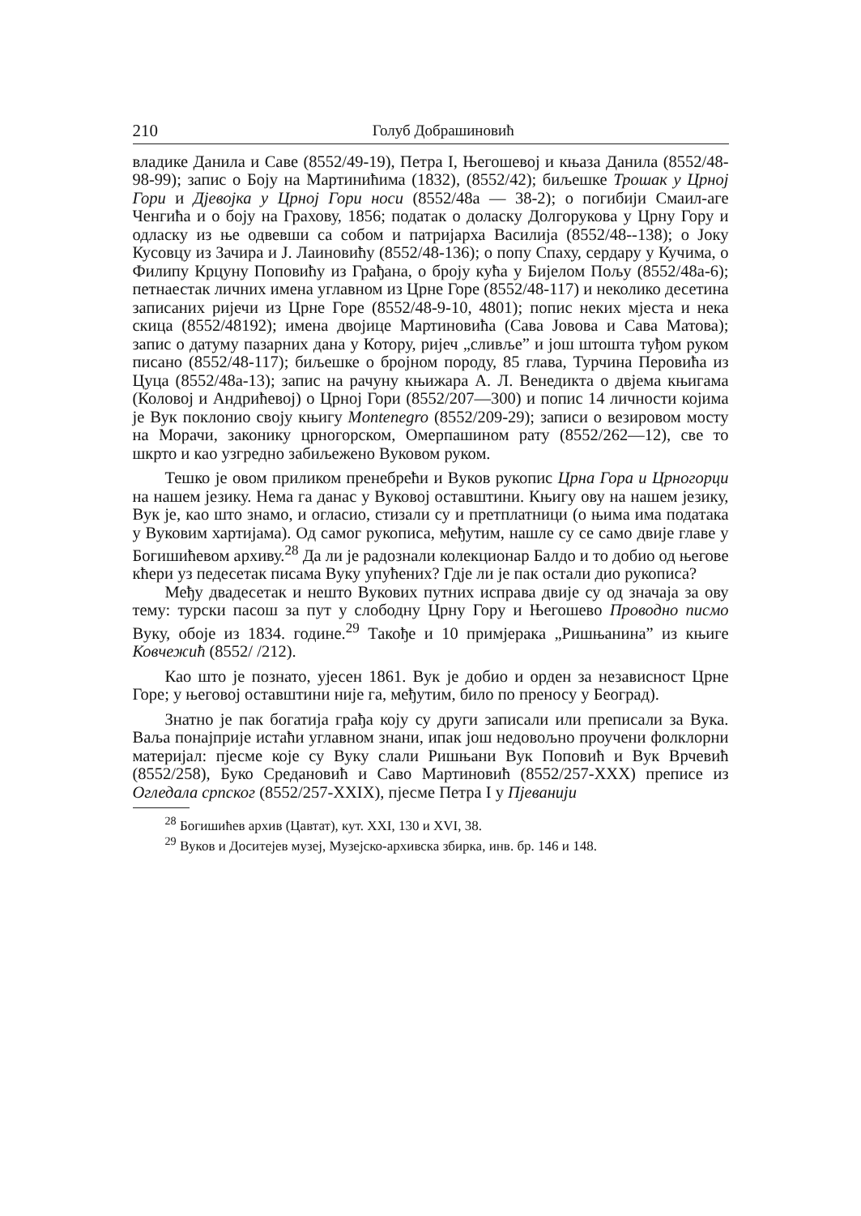210 Голуб Добрашиновић
владике Данила и Саве (8552/49-19), Петра I, Његошевој и књаза Данила (8552/48-98-99); запис о Боју на Мартинићима (1832), (8552/42); биљешке Трошак у Црној Гори и Дјевојка у Црној Гори носи (8552/48а — 38-2); о погибији Смаил-аге Ченгића и о боју на Грахову, 1856; податак о доласку Долгорукова у Црну Гору и одласку из ње одвевши са собом и патријарха Василија (8552/48--138); о Јоку Кусовцу из Зачира и Ј. Лаиновићу (8552/48-136); о попу Спаху, сердару у Кучима, о Филипу Крцуну Поповићу из Грађана, о броју кућа у Бијелом Пољу (8552/48а-6); петнаестак личних имена углавном из Црне Горе (8552/48-117) и неколико десетина записаних ријечи из Црне Горе (8552/48-9-10, 4801); попис неких мјеста и нека скица (8552/48192); имена двојице Мартиновића (Сава Јовова и Сава Матова); запис о датуму пазарних дана у Котору, ријеч „сливље” и још штошта туђом руком писано (8552/48-117); биљешке о бројном породу, 85 глава, Турчина Перовића из Цуца (8552/48а-13); запис на рачуну књижара А. Л. Венедикта о двјема књигама (Коловој и Андрићевој) о Црној Гори (8552/207—300) и попис 14 личности којима је Вук поклонио своју књигу Montenegro (8552/209-29); записи о везировом мосту на Морачи, законику црногорском, Омерпашином рату (8552/262—12), све то шкрто и као узгредно забиљежено Вуковом руком.
Тешко је овом приликом пренебрећи и Вуков рукопис Црна Гора и Црногорци на нашем језику. Нема га данас у Вуковој оставштини. Књигу ову на нашем језику, Вук је, као што знамо, и огласио, стизали су и претплатници (о њима има података у Вуковим хартијама). Од самог рукописа, међутим, нашле су се само двије главе у Богишићевом архиву.<sup>28</sup> Да ли је радознали колекционар Балдо и то добио од његове кћери уз педесетак писама Вуку упућених? Гдје ли је пак остали дио рукописа?
Међу двадесетак и нешто Вукових путних исправа двије су од значаја за ову тему: турски пасош за пут у слободну Црну Гору и Његошево Проводно писмо Вуку, обоје из 1834. године.<sup>29</sup> Такође и 10 примјерака „Ришњанина” из књиге Ковчежић (8552/ /212).
Као што је познато, ујесен 1861. Вук је добио и орден за независност Црне Горе; у његовој оставштини није га, међутим, било по преносу у Београд).
Знатно је пак богатија грађа коју су други записали или преписали за Вука. Ваља понајприје истаћи углавном знани, ипак још недовољно проучени фолклорни материјал: пјесме које су Вуку слали Ришњани Вук Поповић и Вук Врчевић (8552/258), Буко Средановић и Саво Мартиновић (8552/257-XXX) преписе из Огледала српског (8552/257-XXIX), пјесме Петра I у Пјеванији
<sup>28</sup> Богишићев архив (Цавтат), кут. XXI, 130 и XVI, 38.
<sup>29</sup> Вуков и Доситејев музеј, Музејско-архивска збирка, инв. бр. 146 и 148.